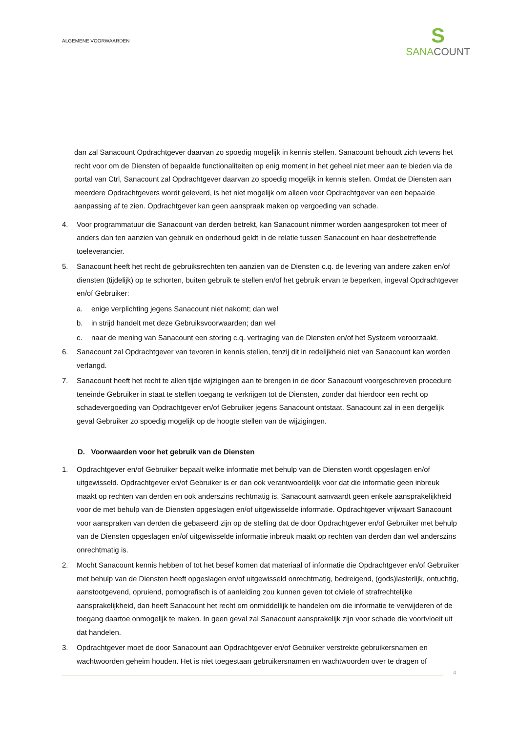ALGEMENE VOORWAARDEN
S
SANACOUNT
dan zal Sanacount Opdrachtgever daarvan zo spoedig mogelijk in kennis stellen. Sanacount behoudt zich tevens het recht voor om de Diensten of bepaalde functionaliteiten op enig moment in het geheel niet meer aan te bieden via de portal van Ctrl, Sanacount zal Opdrachtgever daarvan zo spoedig mogelijk in kennis stellen. Omdat de Diensten aan meerdere Opdrachtgevers wordt geleverd, is het niet mogelijk om alleen voor Opdrachtgever van een bepaalde aanpassing af te zien. Opdrachtgever kan geen aanspraak maken op vergoeding van schade.
4. Voor programmatuur die Sanacount van derden betrekt, kan Sanacount nimmer worden aangesproken tot meer of anders dan ten aanzien van gebruik en onderhoud geldt in de relatie tussen Sanacount en haar desbetreffende toeleverancier.
5. Sanacount heeft het recht de gebruiksrechten ten aanzien van de Diensten c.q. de levering van andere zaken en/of diensten (tijdelijk) op te schorten, buiten gebruik te stellen en/of het gebruik ervan te beperken, ingeval Opdrachtgever en/of Gebruiker:
a. enige verplichting jegens Sanacount niet nakomt; dan wel
b. in strijd handelt met deze Gebruiksvoorwaarden; dan wel
c. naar de mening van Sanacount een storing c.q. vertraging van de Diensten en/of het Systeem veroorzaakt.
6. Sanacount zal Opdrachtgever van tevoren in kennis stellen, tenzij dit in redelijkheid niet van Sanacount kan worden verlangd.
7. Sanacount heeft het recht te allen tijde wijzigingen aan te brengen in de door Sanacount voorgeschreven procedure teneinde Gebruiker in staat te stellen toegang te verkrijgen tot de Diensten, zonder dat hierdoor een recht op schadevergoeding van Opdrachtgever en/of Gebruiker jegens Sanacount ontstaat. Sanacount zal in een dergelijk geval Gebruiker zo spoedig mogelijk op de hoogte stellen van de wijzigingen.
D. Voorwaarden voor het gebruik van de Diensten
1. Opdrachtgever en/of Gebruiker bepaalt welke informatie met behulp van de Diensten wordt opgeslagen en/of uitgewisseld. Opdrachtgever en/of Gebruiker is er dan ook verantwoordelijk voor dat die informatie geen inbreuk maakt op rechten van derden en ook anderszins rechtmatig is. Sanacount aanvaardt geen enkele aansprakelijkheid voor de met behulp van de Diensten opgeslagen en/of uitgewisselde informatie. Opdrachtgever vrijwaart Sanacount voor aanspraken van derden die gebaseerd zijn op de stelling dat de door Opdrachtgever en/of Gebruiker met behulp van de Diensten opgeslagen en/of uitgewisselde informatie inbreuk maakt op rechten van derden dan wel anderszins onrechtmatig is.
2. Mocht Sanacount kennis hebben of tot het besef komen dat materiaal of informatie die Opdrachtgever en/of Gebruiker met behulp van de Diensten heeft opgeslagen en/of uitgewisseld onrechtmatig, bedreigend, (gods)lasterlijk, ontuchtig, aanstootgevend, opruiend, pornografisch is of aanleiding zou kunnen geven tot civiele of strafrechtelijke aansprakelijkheid, dan heeft Sanacount het recht om onmiddellijk te handelen om die informatie te verwijderen of de toegang daartoe onmogelijk te maken. In geen geval zal Sanacount aansprakelijk zijn voor schade die voortvloeit uit dat handelen.
3. Opdrachtgever moet de door Sanacount aan Opdrachtgever en/of Gebruiker verstrekte gebruikersnamen en wachtwoorden geheim houden. Het is niet toegestaan gebruikersnamen en wachtwoorden over te dragen of
4